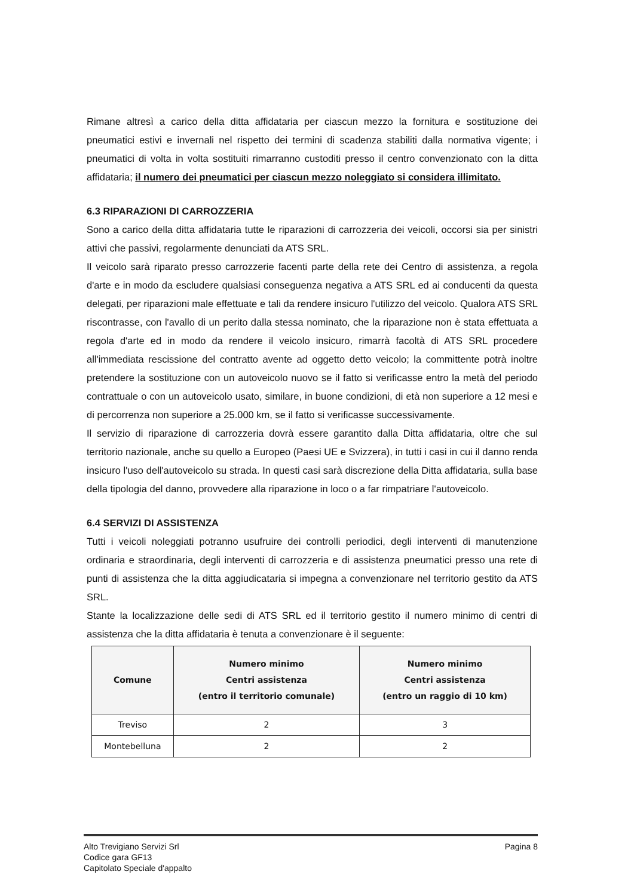Rimane altresì a carico della ditta affidataria per ciascun mezzo la fornitura e sostituzione dei pneumatici estivi e invernali nel rispetto dei termini di scadenza stabiliti dalla normativa vigente; i pneumatici di volta in volta sostituiti rimarranno custoditi presso il centro convenzionato con la ditta affidataria; il numero dei pneumatici per ciascun mezzo noleggiato si considera illimitato.
6.3 RIPARAZIONI DI CARROZZERIA
Sono a carico della ditta affidataria tutte le riparazioni di carrozzeria dei veicoli, occorsi sia per sinistri attivi che passivi, regolarmente denunciati da ATS SRL.
Il veicolo sarà riparato presso carrozzerie facenti parte della rete dei Centro di assistenza, a regola d'arte e in modo da escludere qualsiasi conseguenza negativa a ATS SRL ed ai conducenti da questa delegati, per riparazioni male effettuate e tali da rendere insicuro l'utilizzo del veicolo. Qualora ATS SRL riscontrasse, con l'avallo di un perito dalla stessa nominato, che la riparazione non è stata effettuata a regola d'arte ed in modo da rendere il veicolo insicuro, rimarrà facoltà di ATS SRL procedere all'immediata rescissione del contratto avente ad oggetto detto veicolo; la committente potrà inoltre pretendere la sostituzione con un autoveicolo nuovo se il fatto si verificasse entro la metà del periodo contrattuale o con un autoveicolo usato, similare, in buone condizioni, di età non superiore a 12 mesi e di percorrenza non superiore a 25.000 km, se il fatto si verificasse successivamente.
Il servizio di riparazione di carrozzeria dovrà essere garantito dalla Ditta affidataria, oltre che sul territorio nazionale, anche su quello a Europeo (Paesi UE e Svizzera), in tutti i casi in cui il danno renda insicuro l'uso dell'autoveicolo su strada. In questi casi sarà discrezione della Ditta affidataria, sulla base della tipologia del danno, provvedere alla riparazione in loco o a far rimpatriare l'autoveicolo.
6.4 SERVIZI DI ASSISTENZA
Tutti i veicoli noleggiati potranno usufruire dei controlli periodici, degli interventi di manutenzione ordinaria e straordinaria, degli interventi di carrozzeria e di assistenza pneumatici presso una rete di punti di assistenza che la ditta aggiudicataria si impegna a convenzionare nel territorio gestito da ATS SRL.
Stante la localizzazione delle sedi di ATS SRL ed il territorio gestito il numero minimo di centri di assistenza che la ditta affidataria è tenuta a convenzionare è il seguente:
| Comune | Numero minimo Centri assistenza (entro il territorio comunale) | Numero minimo Centri assistenza (entro un raggio di 10 km) |
| --- | --- | --- |
| Treviso | 2 | 3 |
| Montebelluna | 2 | 2 |
Alto Trevigiano Servizi Srl
Codice gara GF13
Capitolato Speciale d'appalto
Pagina 8